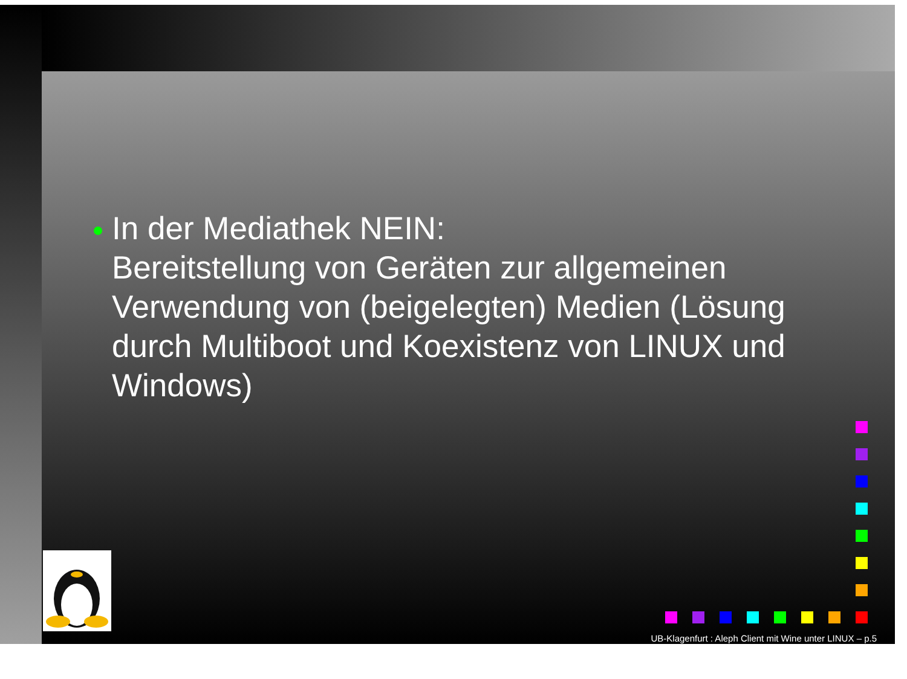In der Mediathek NEIN:
Bereitstellung von Geräten zur allgemeinen Verwendung von (beigelegten) Medien (Lösung durch Multiboot und Koexistenz von LINUX und Windows)
UB-Klagenfurt : Aleph Client mit Wine unter LINUX – p.5